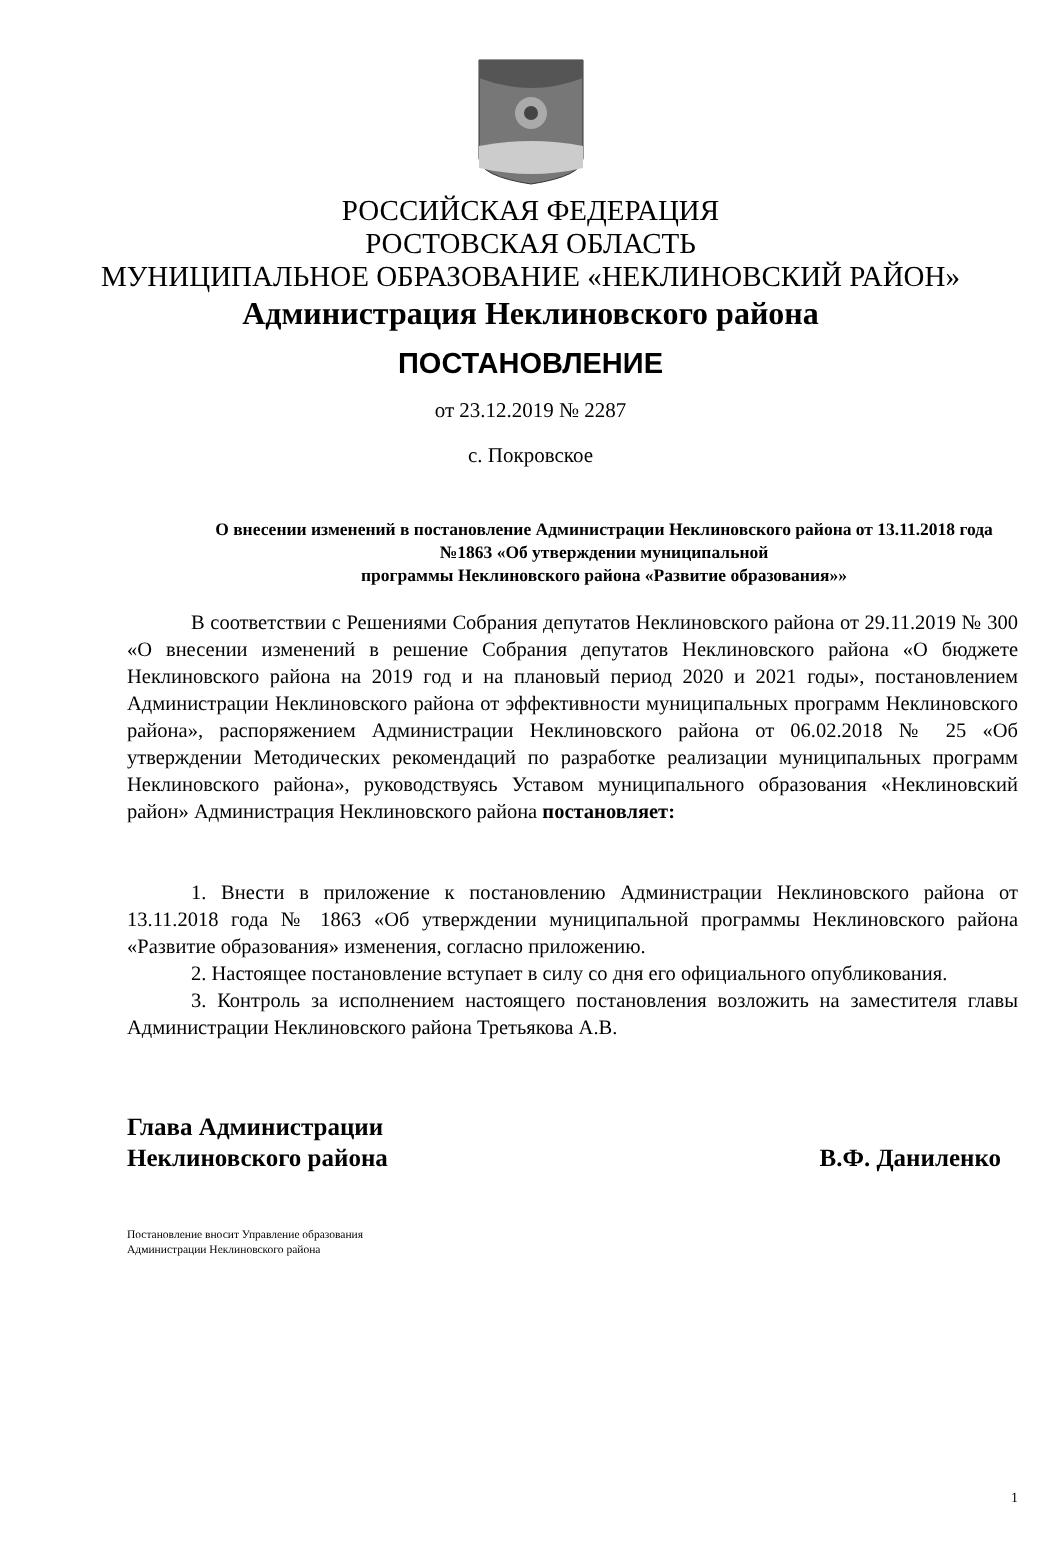РОССИЙСКАЯ ФЕДЕРАЦИЯ
РОСТОВСКАЯ ОБЛАСТЬ
МУНИЦИПАЛЬНОЕ ОБРАЗОВАНИЕ «НЕКЛИНОВСКИЙ РАЙОН»
Администрация Неклиновского района
ПОСТАНОВЛЕНИЕ
от 23.12.2019 № 2287
с. Покровское
О внесении изменений в постановление Администрации Неклиновского района от 13.11.2018 года №1863 «Об утверждении муниципальной
программы Неклиновского района «Развитие образования»»
В соответствии с Решениями Собрания депутатов Неклиновского района от 29.11.2019 № 300 «О внесении изменений в решение Собрания депутатов Неклиновского района «О бюджете Неклиновского района на 2019 год и на плановый период 2020 и 2021 годы», постановлением Администрации Неклиновского района от эффективности муниципальных программ Неклиновского района», распоряжением Администрации Неклиновского района от 06.02.2018 № 25 «Об утверждении Методических рекомендаций по разработке реализации муниципальных программ Неклиновского района», руководствуясь Уставом муниципального образования «Неклиновский район» Администрация Неклиновского района постановляет:
1. Внести в приложение к постановлению Администрации Неклиновского района от 13.11.2018 года № 1863 «Об утверждении муниципальной программы Неклиновского района «Развитие образования» изменения, согласно приложению.
2. Настоящее постановление вступает в силу со дня его официального опубликования.
3. Контроль за исполнением настоящего постановления возложить на заместителя главы Администрации Неклиновского района Третьякова А.В.
Глава Администрации
Неклиновского района В.Ф. Даниленко
Постановление вносит Управление образования
Администрации Неклиновского района
1